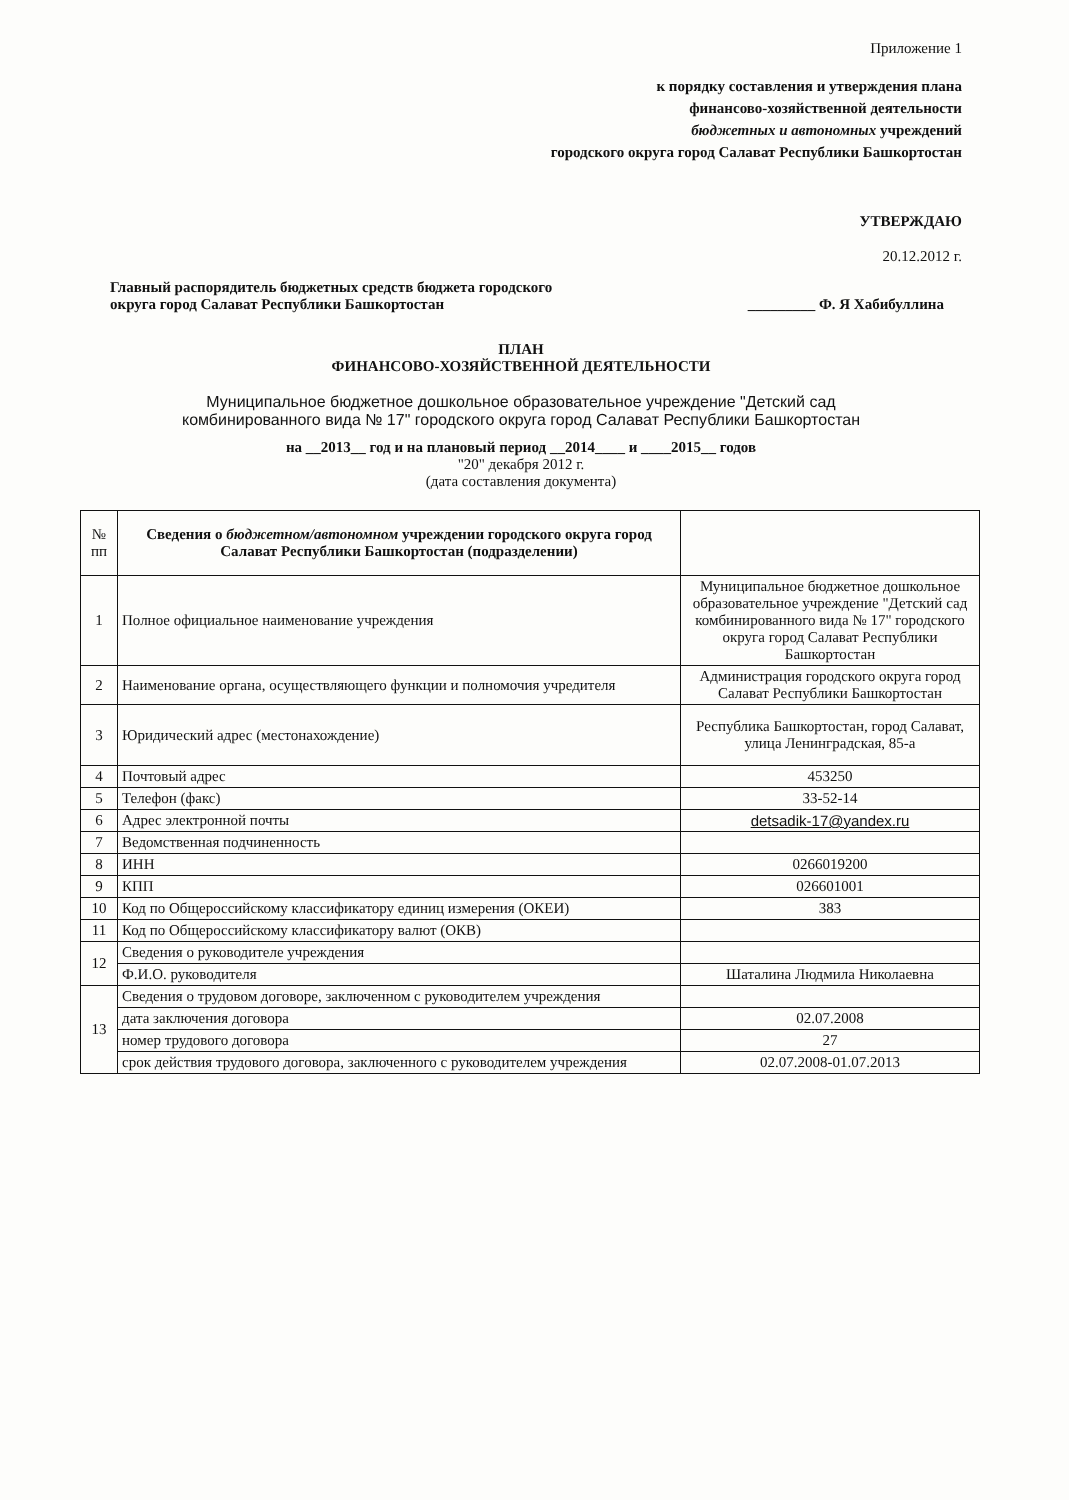Приложение 1
к порядку составления и утверждения плана
финансово-хозяйственной деятельности
бюджетных и автономных учреждений
городского округа город Салават Республики Башкортостан
УТВЕРЖДАЮ
20.12.2012 г.
Главный распорядитель бюджетных средств бюджета городского
округа город Салават Республики Башкортостан
_________ Ф. Я Хабибуллина
ПЛАН
ФИНАНСОВО-ХОЗЯЙСТВЕННОЙ ДЕЯТЕЛЬНОСТИ
Муниципальное бюджетное дошкольное образовательное учреждение "Детский сад
комбинированного вида № 17" городского округа город Салават Республики Башкортостан
на __2013__ год и на плановый период __2014____ и ____2015__ годов
"20" декабря 2012 г.
(дата составления документа)
| № пп | Сведения о бюджетном/автономном учреждении городского округа город Салават Республики Башкортостан (подразделении) | |
| 1 | Полное официальное наименование учреждения | Муниципальное бюджетное дошкольное образовательное учреждение "Детский сад комбинированного вида № 17" городского округа город Салават Республики Башкортостан |
| 2 | Наименование органа, осуществляющего функции и полномочия учредителя | Администрация городского округа город Салават Республики Башкортостан |
| 3 | Юридический адрес (местонахождение) | Республика Башкортостан, город Салават, улица Ленинградская, 85-а |
| 4 | Почтовый адрес | 453250 |
| 5 | Телефон (факс) | 33-52-14 |
| 6 | Адрес электронной почты | detsadik-17@yandex.ru |
| 7 | Ведомственная подчиненность | |
| 8 | ИНН | 0266019200 |
| 9 | КПП | 026601001 |
| 10 | Код по Общероссийскому классификатору единиц измерения (ОКЕИ) | 383 |
| 11 | Код по Общероссийскому классификатору валют (ОКВ) | |
| 12 | Сведения о руководителе учреждения | |
| | Ф.И.О. руководителя | Шаталина Людмила Николаевна |
| 13 | Сведения о трудовом договоре, заключенном с руководителем учреждения | |
| | дата заключения договора | 02.07.2008 |
| | номер трудового договора | 27 |
| | срок действия трудового договора, заключенного с руководителем учреждения | 02.07.2008-01.07.2013 |